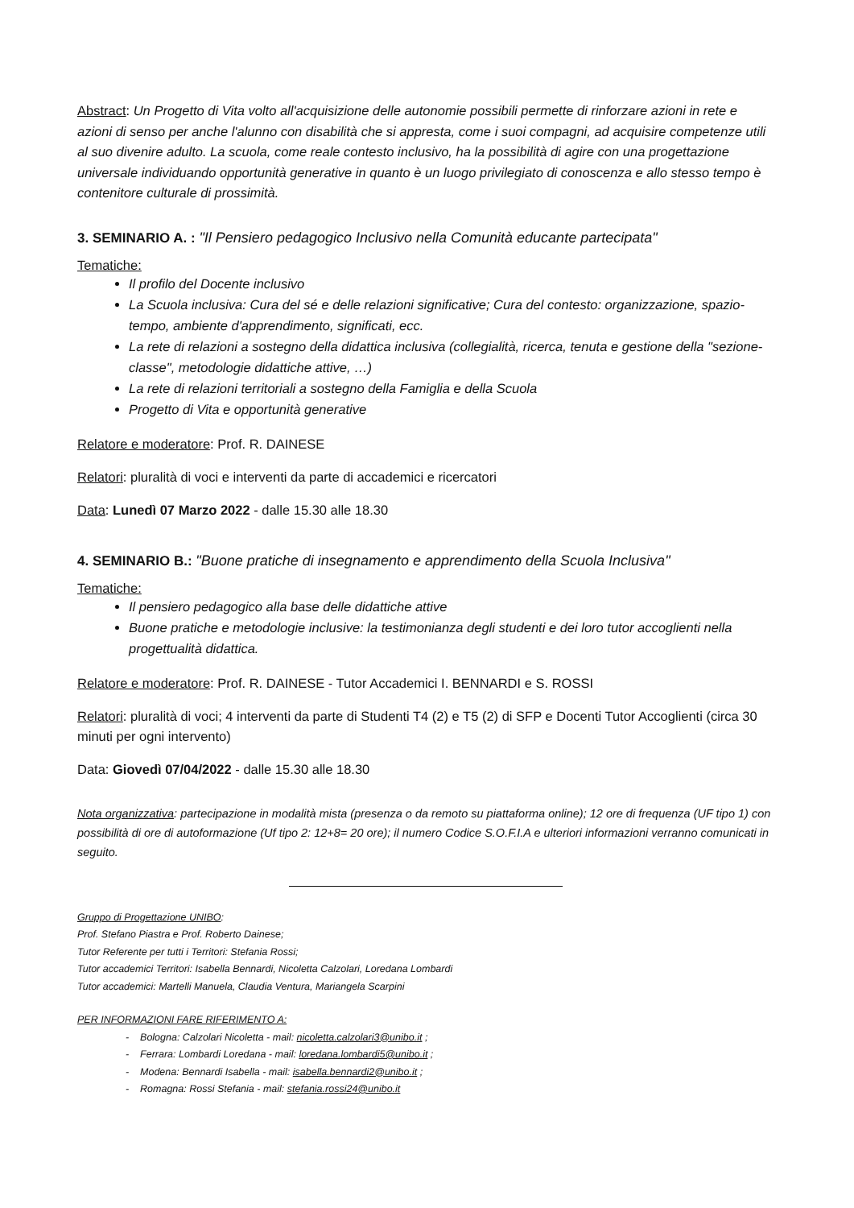Abstract: Un Progetto di Vita volto all'acquisizione delle autonomie possibili permette di rinforzare azioni in rete e azioni di senso per anche l'alunno con disabilità che si appresta, come i suoi compagni, ad acquisire competenze utili al suo divenire adulto. La scuola, come reale contesto inclusivo, ha la possibilità di agire con una progettazione universale individuando opportunità generative in quanto è un luogo privilegiato di conoscenza e allo stesso tempo è contenitore culturale di prossimità.
3. SEMINARIO A. : "Il Pensiero pedagogico Inclusivo nella Comunità educante partecipata"
Tematiche:
Il profilo del Docente inclusivo
La Scuola inclusiva: Cura del sé e delle relazioni significative; Cura del contesto: organizzazione, spazio-tempo, ambiente d'apprendimento, significati, ecc.
La rete di relazioni a sostegno della didattica inclusiva (collegialità, ricerca, tenuta e gestione della "sezione-classe", metodologie didattiche attive, …)
La rete di relazioni territoriali a sostegno della Famiglia e della Scuola
Progetto di Vita e opportunità generative
Relatore e moderatore: Prof. R. DAINESE
Relatori: pluralità di voci e interventi da parte di accademici e ricercatori
Data: Lunedì 07 Marzo 2022 - dalle 15.30 alle 18.30
4. SEMINARIO B.: "Buone pratiche di insegnamento e apprendimento della Scuola Inclusiva"
Tematiche:
Il pensiero pedagogico alla base delle didattiche attive
Buone pratiche e metodologie inclusive: la testimonianza degli studenti e dei loro tutor accoglienti nella progettualità didattica.
Relatore e moderatore: Prof. R. DAINESE - Tutor Accademici I. BENNARDI e S. ROSSI
Relatori: pluralità di voci; 4 interventi da parte di Studenti T4 (2) e T5 (2) di SFP e Docenti Tutor Accoglienti (circa 30 minuti per ogni intervento)
Data: Giovedì 07/04/2022 - dalle 15.30 alle 18.30
Nota organizzativa: partecipazione in modalità mista (presenza o da remoto su piattaforma online); 12 ore di frequenza (UF tipo 1) con possibilità di ore di autoformazione (Uf tipo 2: 12+8= 20 ore); il numero Codice S.O.F.I.A e ulteriori informazioni verranno comunicati in seguito.
Gruppo di Progettazione UNIBO:
Prof. Stefano Piastra e Prof. Roberto Dainese;
Tutor Referente per tutti i Territori: Stefania Rossi;
Tutor accademici Territori: Isabella Bennardi, Nicoletta Calzolari, Loredana Lombardi
Tutor accademici: Martelli Manuela, Claudia Ventura, Mariangela Scarpini
PER INFORMAZIONI FARE RIFERIMENTO A:
- Bologna: Calzolari Nicoletta - mail: nicoletta.calzolari3@unibo.it ;
- Ferrara: Lombardi Loredana - mail: loredana.lombardi5@unibo.it ;
- Modena: Bennardi Isabella - mail: isabella.bennardi2@unibo.it ;
- Romagna: Rossi Stefania - mail: stefania.rossi24@unibo.it